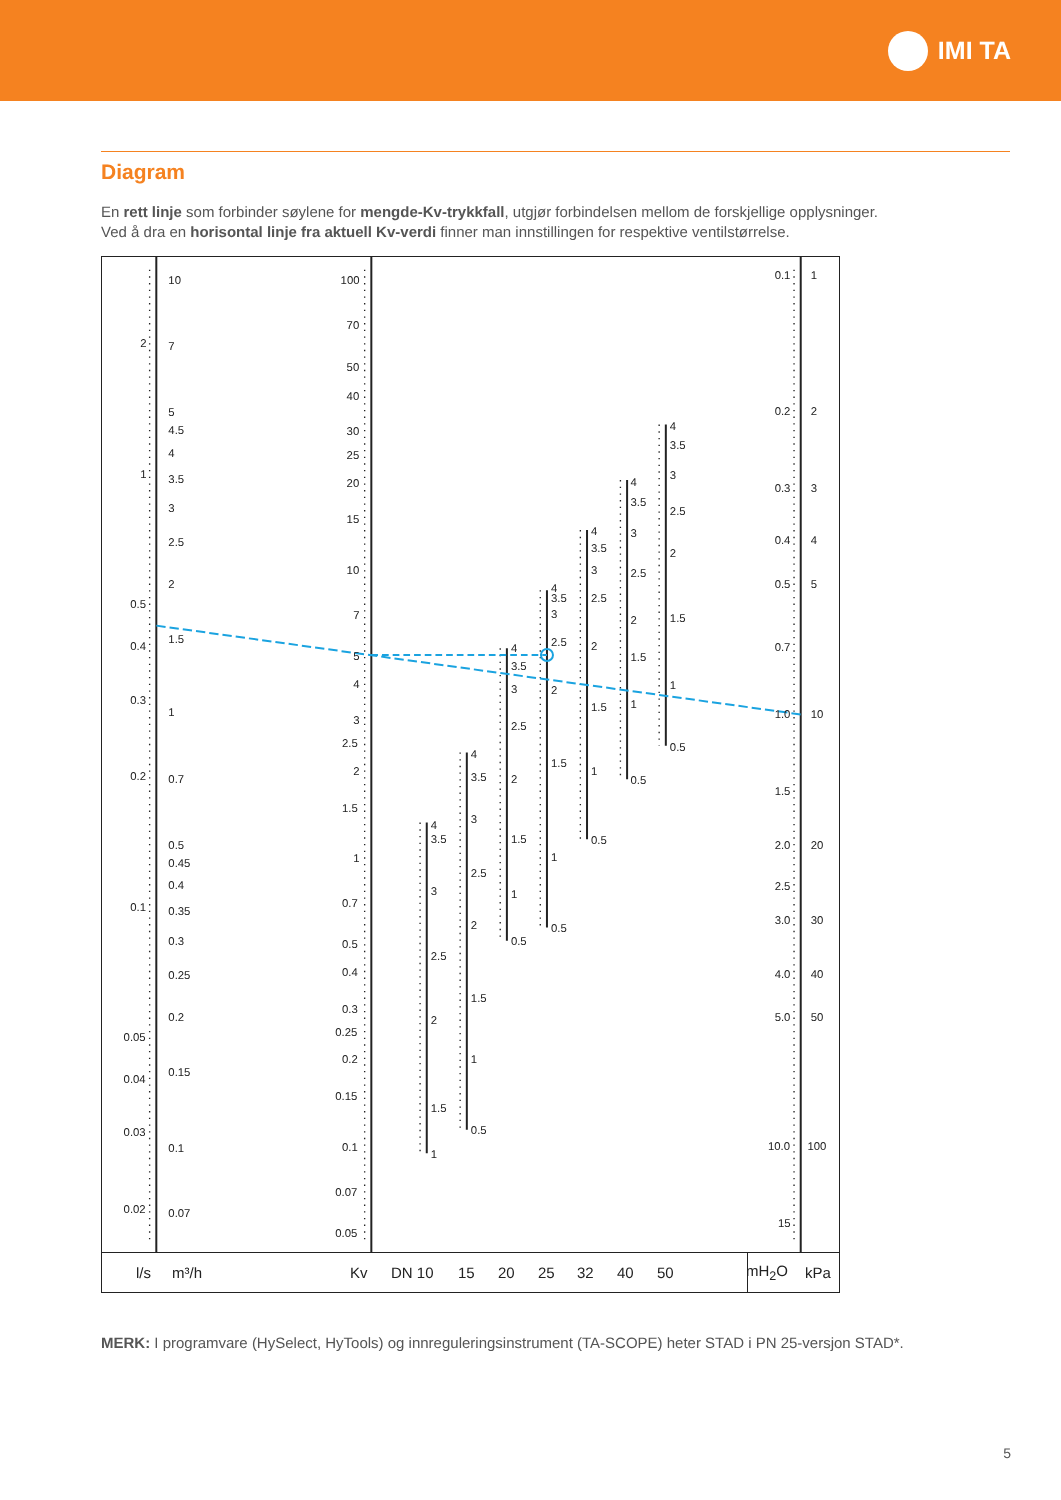IMI TA
Diagram
En rett linje som forbinder søylene for mengde-Kv-trykkfall, utgjør forbindelsen mellom de forskjellige opplysninger.
Ved å dra en horisontal linje fra aktuell Kv-verdi finner man innstillingen for respektive ventilstørrelse.
2
1
0.5
0.4
0.3
0.2
0.1
0.05
0.04
0.03
0.02
10
7
5
4.5
4
3.5
3
2.5
2
1.5
1
0.7
0.5
0.45
0.4
0.35
0.3
0.25
0.2
0.15
0.1
0.07
100
70
50
40
30
25
20
15
10
7
5
4
3
2.5
2
1.5
1
0.7
0.5
0.4
0.3
0.25
0.2
0.15
0.1
0.07
0.05
4
3.5
3
2.5
2
1.5
1
4
3.5
3
2.5
2
1.5
1
0.5
4
3.5
3
2.5
2
1.5
1
0.5
4
3.5
3
2.5
2
1.5
1
0.5
4
3.5
3
2.5
2
1.5
1
0.5
4
3.5
3
2.5
2
1.5
1
0.5
4
3.5
3
2.5
2
1.5
1
0.5
0.1
0.2
0.3
0.4
0.5
0.7
1.0
1.5
2.0
2.5
3.0
4.0
5.0
10.0
15
1
2
3
4
5
10
20
30
40
50
100
l/s m³/h Kv DN 10 15 20 25 32 40 50 mH<sub>2</sub>O kPa
MERK: I programvare (HySelect, HyTools) og innreguleringsinstrument (TA-SCOPE) heter STAD i PN 25-versjon STAD*.
5